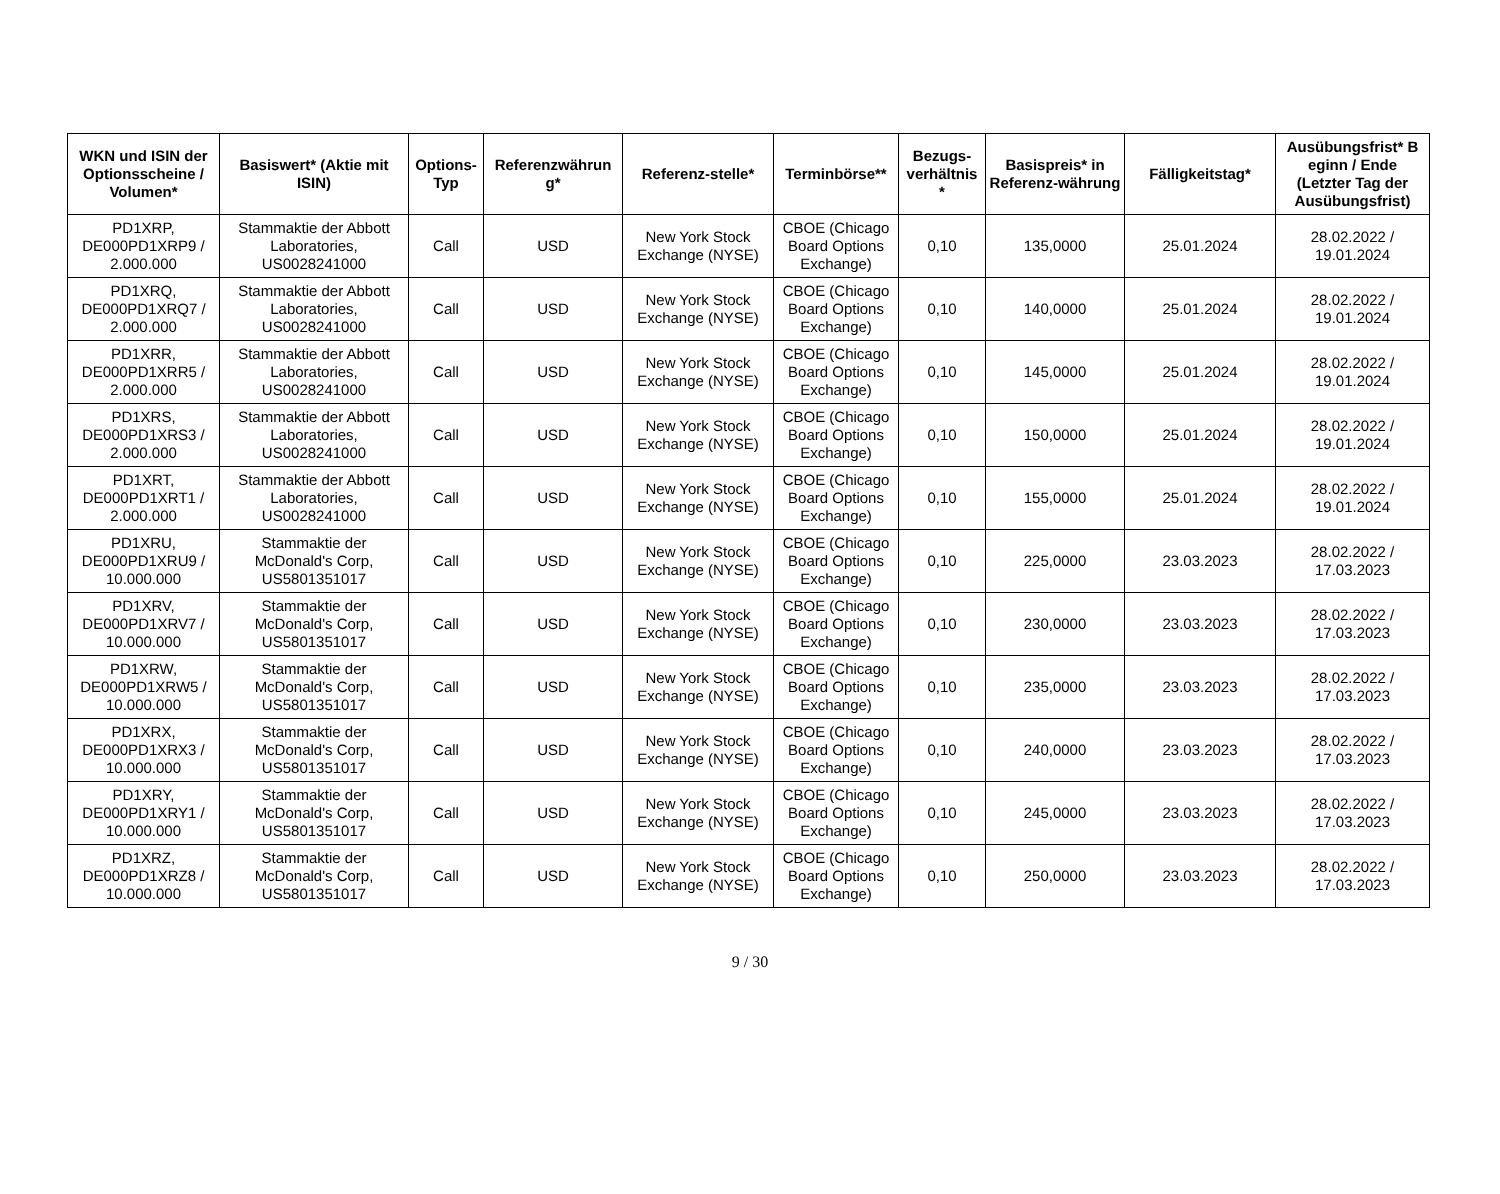| WKN und ISIN der Optionsscheine / Volumen* | Basiswert* (Aktie mit ISIN) | Options-Typ | Referenzwährun g* | Referenz-stelle* | Terminbörse** | Bezugs-verhältnis * | Basispreis* in Referenz-währung | Fälligkeitstag* | Ausübungsfrist* B eginn / Ende (Letzter Tag der Ausübungsfrist) |
| --- | --- | --- | --- | --- | --- | --- | --- | --- | --- |
| PD1XRP, DE000PD1XRP9 / 2.000.000 | Stammaktie der Abbott Laboratories, US0028241000 | Call | USD | New York Stock Exchange (NYSE) | CBOE (Chicago Board Options Exchange) | 0,10 | 135,0000 | 25.01.2024 | 28.02.2022 / 19.01.2024 |
| PD1XRQ, DE000PD1XRQ7 / 2.000.000 | Stammaktie der Abbott Laboratories, US0028241000 | Call | USD | New York Stock Exchange (NYSE) | CBOE (Chicago Board Options Exchange) | 0,10 | 140,0000 | 25.01.2024 | 28.02.2022 / 19.01.2024 |
| PD1XRR, DE000PD1XRR5 / 2.000.000 | Stammaktie der Abbott Laboratories, US0028241000 | Call | USD | New York Stock Exchange (NYSE) | CBOE (Chicago Board Options Exchange) | 0,10 | 145,0000 | 25.01.2024 | 28.02.2022 / 19.01.2024 |
| PD1XRS, DE000PD1XRS3 / 2.000.000 | Stammaktie der Abbott Laboratories, US0028241000 | Call | USD | New York Stock Exchange (NYSE) | CBOE (Chicago Board Options Exchange) | 0,10 | 150,0000 | 25.01.2024 | 28.02.2022 / 19.01.2024 |
| PD1XRT, DE000PD1XRT1 / 2.000.000 | Stammaktie der Abbott Laboratories, US0028241000 | Call | USD | New York Stock Exchange (NYSE) | CBOE (Chicago Board Options Exchange) | 0,10 | 155,0000 | 25.01.2024 | 28.02.2022 / 19.01.2024 |
| PD1XRU, DE000PD1XRU9 / 10.000.000 | Stammaktie der McDonald's Corp, US5801351017 | Call | USD | New York Stock Exchange (NYSE) | CBOE (Chicago Board Options Exchange) | 0,10 | 225,0000 | 23.03.2023 | 28.02.2022 / 17.03.2023 |
| PD1XRV, DE000PD1XRV7 / 10.000.000 | Stammaktie der McDonald's Corp, US5801351017 | Call | USD | New York Stock Exchange (NYSE) | CBOE (Chicago Board Options Exchange) | 0,10 | 230,0000 | 23.03.2023 | 28.02.2022 / 17.03.2023 |
| PD1XRW, DE000PD1XRW5 / 10.000.000 | Stammaktie der McDonald's Corp, US5801351017 | Call | USD | New York Stock Exchange (NYSE) | CBOE (Chicago Board Options Exchange) | 0,10 | 235,0000 | 23.03.2023 | 28.02.2022 / 17.03.2023 |
| PD1XRX, DE000PD1XRX3 / 10.000.000 | Stammaktie der McDonald's Corp, US5801351017 | Call | USD | New York Stock Exchange (NYSE) | CBOE (Chicago Board Options Exchange) | 0,10 | 240,0000 | 23.03.2023 | 28.02.2022 / 17.03.2023 |
| PD1XRY, DE000PD1XRY1 / 10.000.000 | Stammaktie der McDonald's Corp, US5801351017 | Call | USD | New York Stock Exchange (NYSE) | CBOE (Chicago Board Options Exchange) | 0,10 | 245,0000 | 23.03.2023 | 28.02.2022 / 17.03.2023 |
| PD1XRZ, DE000PD1XRZ8 / 10.000.000 | Stammaktie der McDonald's Corp, US5801351017 | Call | USD | New York Stock Exchange (NYSE) | CBOE (Chicago Board Options Exchange) | 0,10 | 250,0000 | 23.03.2023 | 28.02.2022 / 17.03.2023 |
9 / 30